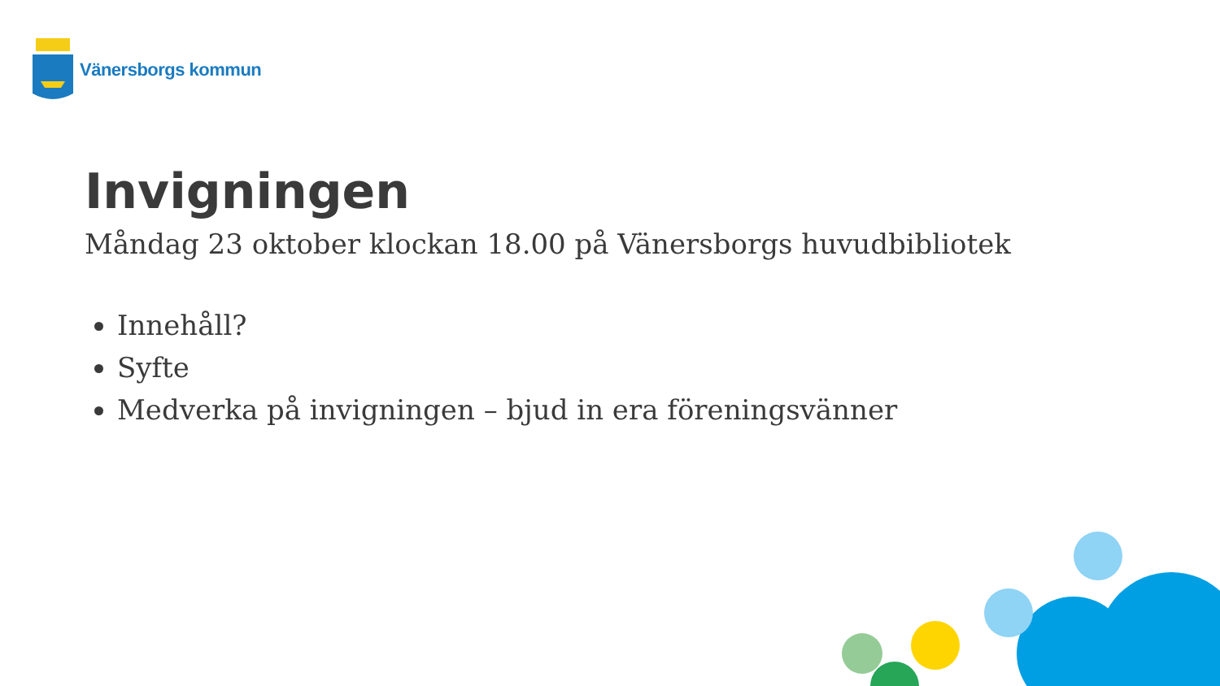Vänersborgs kommun
Invigningen
Måndag 23 oktober klockan 18.00 på Vänersborgs huvudbibliotek
Innehåll?
Syfte
Medverka på invigningen – bjud in era föreningsvänner